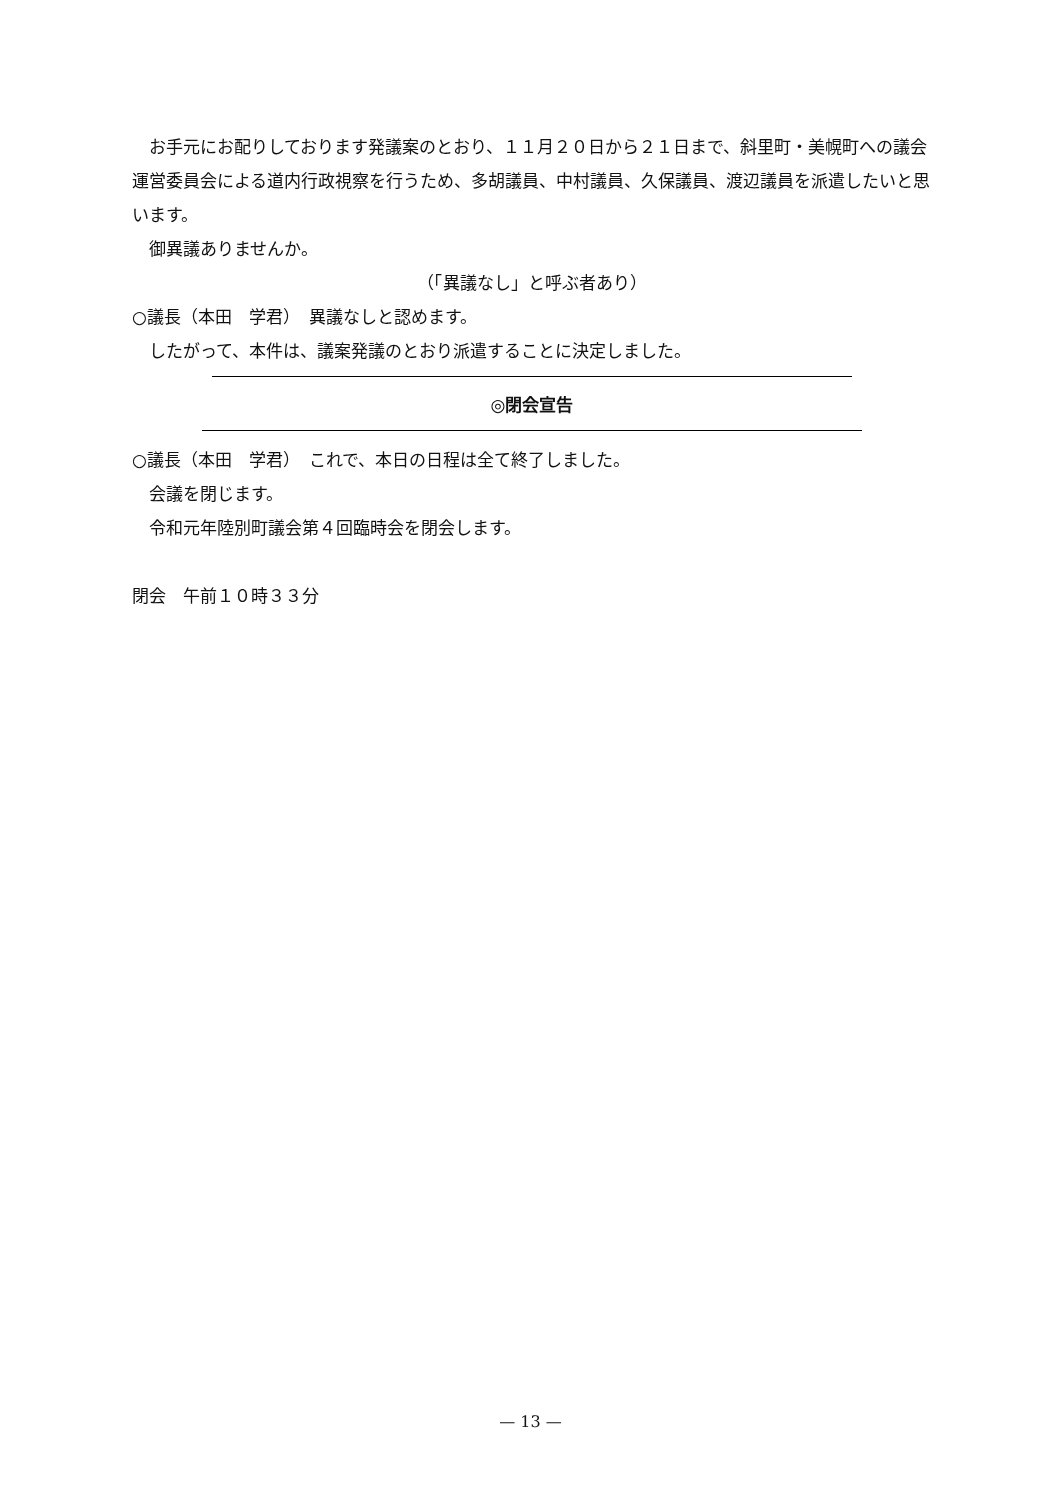お手元にお配りしております発議案のとおり、１１月２０日から２１日まで、斜里町・美幌町への議会運営委員会による道内行政視察を行うため、多胡議員、中村議員、久保議員、渡辺議員を派遣したいと思います。
御異議ありませんか。
（「異議なし」と呼ぶ者あり）
○議長（本田　学君）　異議なしと認めます。
したがって、本件は、議案発議のとおり派遣することに決定しました。
◎閉会宣告
○議長（本田　学君）　これで、本日の日程は全て終了しました。
会議を閉じます。
令和元年陸別町議会第４回臨時会を閉会します。
閉会　午前１０時３３分
— 13 —